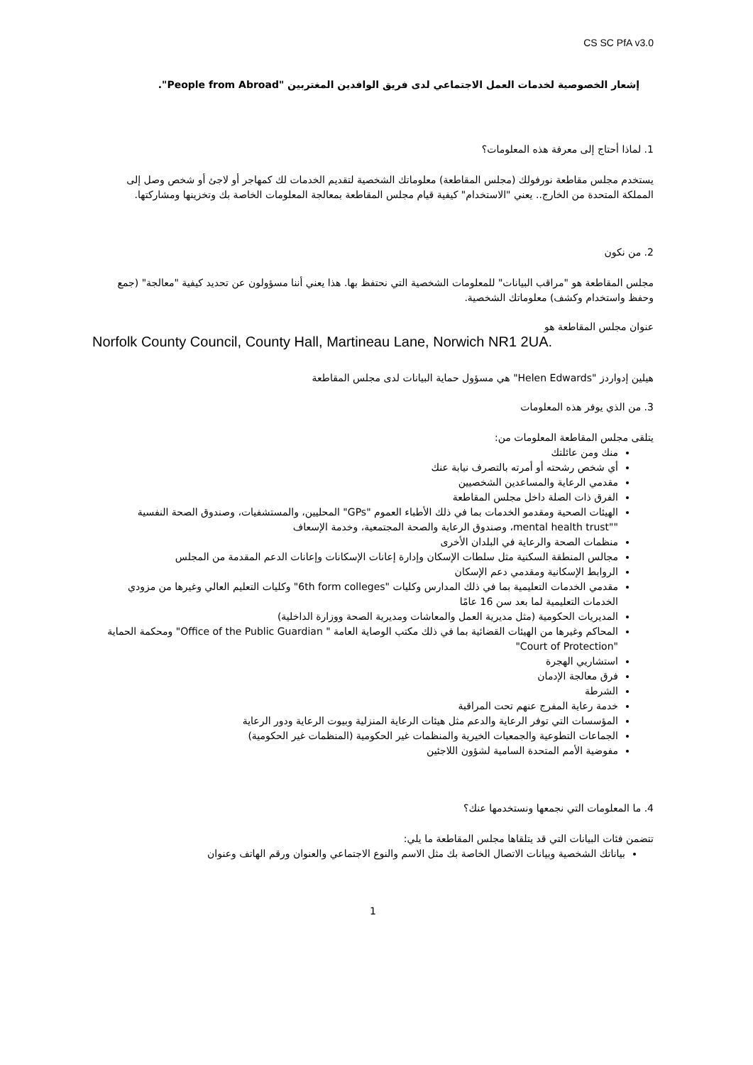CS SC PfA v3.0
إشعار الخصوصية لخدمات العمل الاجتماعي لدى فريق الوافدين المغتربين "People from Abroad".
1. لماذا أحتاج إلى معرفة هذه المعلومات؟
يستخدم مجلس مقاطعة نورفولك (مجلس المقاطعة) معلوماتك الشخصية لتقديم الخدمات لك كمهاجر أو لاجئ أو شخص وصل إلى المملكة المتحدة من الخارج.. يعني "الاستخدام" كيفية قيام مجلس المقاطعة بمعالجة المعلومات الخاصة بك وتخزينها ومشاركتها.
2. من نكون
مجلس المقاطعة هو "مراقب البيانات" للمعلومات الشخصية التي نحتفظ بها. هذا يعني أننا مسؤولون عن تحديد كيفية "معالجة" (جمع وحفظ واستخدام وكشف) معلوماتك الشخصية.
عنوان مجلس المقاطعة هو
Norfolk County Council, County Hall, Martineau Lane, Norwich NR1 2UA.
هيلين إدواردز "Helen Edwards" هي مسؤول حماية البيانات لدى مجلس المقاطعة
3. من الذي يوفر هذه المعلومات
يتلقى مجلس المقاطعة المعلومات من:
منك ومن عائلتك
أي شخص رشحته أو أمرته بالتصرف نيابة عنك
مقدمي الرعاية والمساعدين الشخصيين
الفرق ذات الصلة داخل مجلس المقاطعة
الهيئات الصحية ومقدمو الخدمات بما في ذلك الأطباء العموم "GPs" المحليين، والمستشفيات، وصندوق الصحة النفسية ""mental health trust، وصندوق الرعاية والصحة المجتمعية، وخدمة الإسعاف
منظمات الصحة والرعاية في البلدان الأخرى
مجالس المنطقة السكنية مثل سلطات الإسكان وإدارة إعانات الإسكانات وإعانات الدعم المقدمة من المجلس
الروابط الإسكانية ومقدمي دعم الإسكان
مقدمي الخدمات التعليمية بما في ذلك المدارس وكليات "6th form colleges" وكليات التعليم العالي وغيرها من مزودي الخدمات التعليمية لما بعد سن 16 عامًا
المديريات الحكومية (مثل مديرية العمل والمعاشات ومديرية الصحة ووزارة الداخلية)
المحاكم وغيرها من الهيئات القضائية بما في ذلك مكتب الوصاية العامة " Office of the Public Guardian" ومحكمة الحماية "Court of Protection"
استشاريي الهجرة
فرق معالجة الإدمان
الشرطة
خدمة رعاية المفرج عنهم تحت المراقبة
المؤسسات التي توفر الرعاية والدعم مثل هيئات الرعاية المنزلية وبيوت الرعاية ودور الرعاية
الجماعات التطوعية والجمعيات الخيرية والمنظمات غير الحكومية (المنظمات غير الحكومية)
مفوضية الأمم المتحدة السامية لشؤون اللاجئين
4. ما المعلومات التي نجمعها ونستخدمها عنك؟
تتضمن فئات البيانات التي قد يتلقاها مجلس المقاطعة ما يلي:
بياناتك الشخصية وبيانات الاتصال الخاصة بك مثل الاسم والنوع الاجتماعي والعنوان ورقم الهاتف وعنوان
1